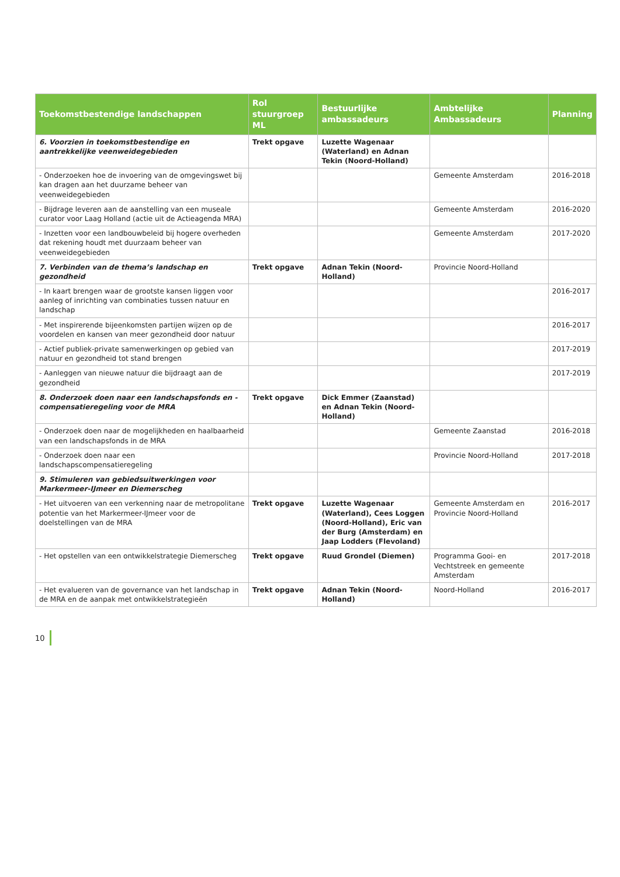| Toekomstbestendige landschappen | Rol stuurgroep ML | Bestuurlijke ambassadeurs | Ambtelijke Ambassadeurs | Planning |
| --- | --- | --- | --- | --- |
| 6. Voorzien in toekomstbestendige en aantrekkelijke veenweidegebieden | Trekt opgave | Luzette Wagenaar (Waterland) en Adnan Tekin (Noord-Holland) | | |
| - Onderzoeken hoe de invoering van de omgevingswet bij kan dragen aan het duurzame beheer van veenweidegebieden | | | Gemeente Amsterdam | 2016-2018 |
| - Bijdrage leveren aan de aanstelling van een museale curator voor Laag Holland (actie uit de Actieagenda MRA) | | | Gemeente Amsterdam | 2016-2020 |
| - Inzetten voor een landbouwbeleid bij hogere overheden dat rekening houdt met duurzaam beheer van veenweidegebieden | | | Gemeente Amsterdam | 2017-2020 |
| 7. Verbinden van de thema’s landschap en gezondheid | Trekt opgave | Adnan Tekin (Noord-Holland) | Provincie Noord-Holland | |
| - In kaart brengen waar de grootste kansen liggen voor aanleg of inrichting van combinaties tussen natuur en landschap | | | | 2016-2017 |
| - Met inspirerende bijeenkomsten partijen wijzen op de voordelen en kansen van meer gezondheid door natuur | | | | 2016-2017 |
| - Actief publiek-private samenwerkingen op gebied van natuur en gezondheid tot stand brengen | | | | 2017-2019 |
| - Aanleggen van nieuwe natuur die bijdraagt aan de gezondheid | | | | 2017-2019 |
| 8. Onderzoek doen naar een landschapsfonds en -compensatieregeling voor de MRA | Trekt opgave | Dick Emmer (Zaanstad) en Adnan Tekin (Noord-Holland) | | |
| - Onderzoek doen naar de mogelijkheden en haalbaarheid van een landschapsfonds in de MRA | | | Gemeente Zaanstad | 2016-2018 |
| - Onderzoek doen naar een landschapscompensatieregeling | | | Provincie Noord-Holland | 2017-2018 |
| 9. Stimuleren van gebiedsuitwerkingen voor Markermeer-IJmeer en Diemerscheg | | | | |
| - Het uitvoeren van een verkenning naar de metropolitane potentie van het Markermeer-IJmeer voor de doelstellingen van de MRA | Trekt opgave | Luzette Wagenaar (Waterland), Cees Loggen (Noord-Holland), Eric van der Burg (Amsterdam) en Jaap Lodders (Flevoland) | Gemeente Amsterdam en Provincie Noord-Holland | 2016-2017 |
| - Het opstellen van een ontwikkelstrategie Diemerscheg | Trekt opgave | Ruud Grondel (Diemen) | Programma Gooi- en Vechtstreek en gemeente Amsterdam | 2017-2018 |
| - Het evalueren van de governance van het landschap in de MRA en de aanpak met ontwikkelstrategieën | Trekt opgave | Adnan Tekin (Noord-Holland) | Noord-Holland | 2016-2017 |
10